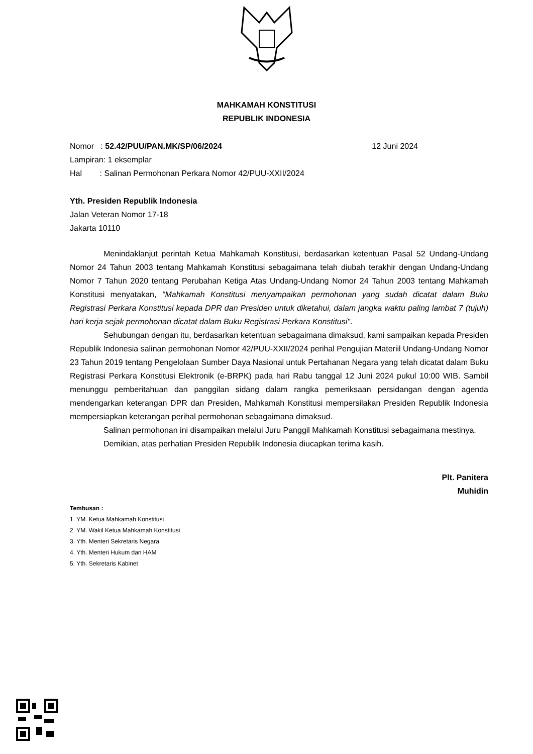MAHKAMAH KONSTITUSI
REPUBLIK INDONESIA
Nomor : 52.42/PUU/PAN.MK/SP/06/2024
Lampiran: 1 eksemplar
Hal : Salinan Permohonan Perkara Nomor 42/PUU-XXII/2024
12 Juni 2024
Yth. Presiden Republik Indonesia
Jalan Veteran Nomor 17-18
Jakarta 10110
Menindaklanjut perintah Ketua Mahkamah Konstitusi, berdasarkan ketentuan Pasal 52 Undang-Undang Nomor 24 Tahun 2003 tentang Mahkamah Konstitusi sebagaimana telah diubah terakhir dengan Undang-Undang Nomor 7 Tahun 2020 tentang Perubahan Ketiga Atas Undang-Undang Nomor 24 Tahun 2003 tentang Mahkamah Konstitusi menyatakan, "Mahkamah Konstitusi menyampaikan permohonan yang sudah dicatat dalam Buku Registrasi Perkara Konstitusi kepada DPR dan Presiden untuk diketahui, dalam jangka waktu paling lambat 7 (tujuh) hari kerja sejak permohonan dicatat dalam Buku Registrasi Perkara Konstitusi".
Sehubungan dengan itu, berdasarkan ketentuan sebagaimana dimaksud, kami sampaikan kepada Presiden Republik Indonesia salinan permohonan Nomor 42/PUU-XXII/2024 perihal Pengujian Materiil Undang-Undang Nomor 23 Tahun 2019 tentang Pengelolaan Sumber Daya Nasional untuk Pertahanan Negara yang telah dicatat dalam Buku Registrasi Perkara Konstitusi Elektronik (e-BRPK) pada hari Rabu tanggal 12 Juni 2024 pukul 10:00 WIB. Sambil menunggu pemberitahuan dan panggilan sidang dalam rangka pemeriksaan persidangan dengan agenda mendengarkan keterangan DPR dan Presiden, Mahkamah Konstitusi mempersilakan Presiden Republik Indonesia mempersiapkan keterangan perihal permohonan sebagaimana dimaksud.
Salinan permohonan ini disampaikan melalui Juru Panggil Mahkamah Konstitusi sebagaimana mestinya.
Demikian, atas perhatian Presiden Republik Indonesia diucapkan terima kasih.
Plt. Panitera
Muhidin
Tembusan :
1. YM. Ketua Mahkamah Konstitusi
2. YM. Wakil Ketua Mahkamah Konstitusi
3. Yth. Menteri Sekretaris Negara
4. Yth. Menteri Hukum dan HAM
5. Yth. Sekretaris Kabinet